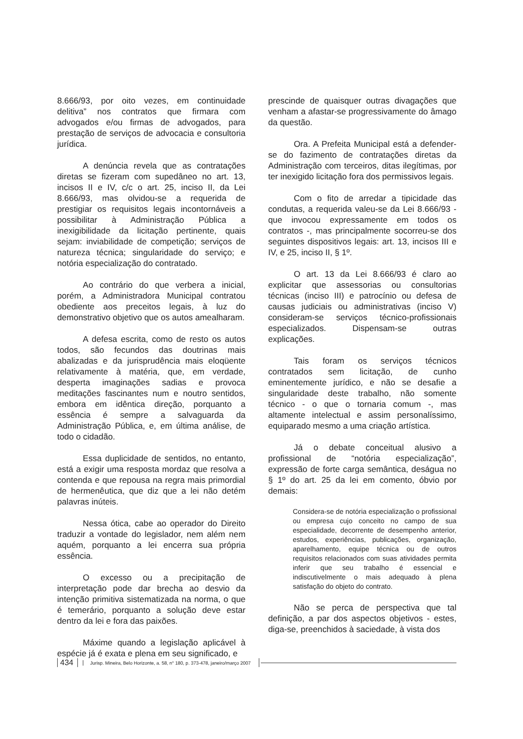8.666/93, por oito vezes, em continuidade delitiva” nos contratos que firmara com advogados e/ou firmas de advogados, para prestação de serviços de advocacia e consultoria jurídica.
A denúncia revela que as contratações diretas se fizeram com supedâneo no art. 13, incisos II e IV, c/c o art. 25, inciso II, da Lei 8.666/93, mas olvidou-se a requerida de prestigiar os requisitos legais incontornáveis a possibilitar à Administração Pública a inexigibilidade da licitação pertinente, quais sejam: inviabilidade de competição; serviços de natureza técnica; singularidade do serviço; e notória especialização do contratado.
Ao contrário do que verbera a inicial, porém, a Administradora Municipal contratou obediente aos preceitos legais, à luz do demonstrativo objetivo que os autos amealharam.
A defesa escrita, como de resto os autos todos, são fecundos das doutrinas mais abalizadas e da jurisprudência mais eloqüente relativamente à matéria, que, em verdade, desperta imaginações sadias e provoca meditações fascinantes num e noutro sentidos, embora em idêntica direção, porquanto a essência é sempre a salvaguarda da Administração Pública, e, em última análise, de todo o cidadão.
Essa duplicidade de sentidos, no entanto, está a exigir uma resposta mordaz que resolva a contenda e que repousa na regra mais primordial de hermenêutica, que diz que a lei não detém palavras inúteis.
Nessa ótica, cabe ao operador do Direito traduzir a vontade do legislador, nem além nem aquém, porquanto a lei encerra sua própria essência.
O excesso ou a precipitação de interpretação pode dar brecha ao desvio da intenção primitiva sistematizada na norma, o que é temerário, porquanto a solução deve estar dentro da lei e fora das paixões.
Máxime quando a legislação aplicável à espécie já é exata e plena em seu significado, e
prescinde de quaisquer outras divagações que venham a afastar-se progressivamente do âmago da questão.
Ora. A Prefeita Municipal está a defender-se do fazimento de contratações diretas da Administração com terceiros, ditas ilegítimas, por ter inexigido licitação fora dos permissivos legais.
Com o fito de arredar a tipicidade das condutas, a requerida valeu-se da Lei 8.666/93 - que invocou expressamente em todos os contratos -, mas principalmente socorreu-se dos seguintes dispositivos legais: art. 13, incisos III e IV, e 25, inciso II, § 1º.
O art. 13 da Lei 8.666/93 é claro ao explicitar que assessorias ou consultorias técnicas (inciso III) e patrocínio ou defesa de causas judiciais ou administrativas (inciso V) consideram-se serviços técnico-profissionais especializados. Dispensam-se outras explicações.
Tais foram os serviços técnicos contratados sem licitação, de cunho eminentemente jurídico, e não se desafie a singularidade deste trabalho, não somente técnico - o que o tornaria comum -, mas altamente intelectual e assim personalíssimo, equiparado mesmo a uma criação artística.
Já o debate conceitual alusivo a profissional de “notória especialização”, expressão de forte carga semântica, deságua no § 1º do art. 25 da lei em comento, óbvio por demais:
Considera-se de notória especialização o profissional ou empresa cujo conceito no campo de sua especialidade, decorrente de desempenho anterior, estudos, experiências, publicações, organização, aparelhamento, equipe técnica ou de outros requisitos relacionados com suas atividades permita inferir que seu trabalho é essencial e indiscutivelmente o mais adequado à plena satisfação do objeto do contrato.
Não se perca de perspectiva que tal definição, a par dos aspectos objetivos - estes, diga-se, preenchidos à saciedade, à vista dos
434 Jurisp. Mineira, Belo Horizonte, a. 58, n° 180, p. 373-478, janeiro/março 2007